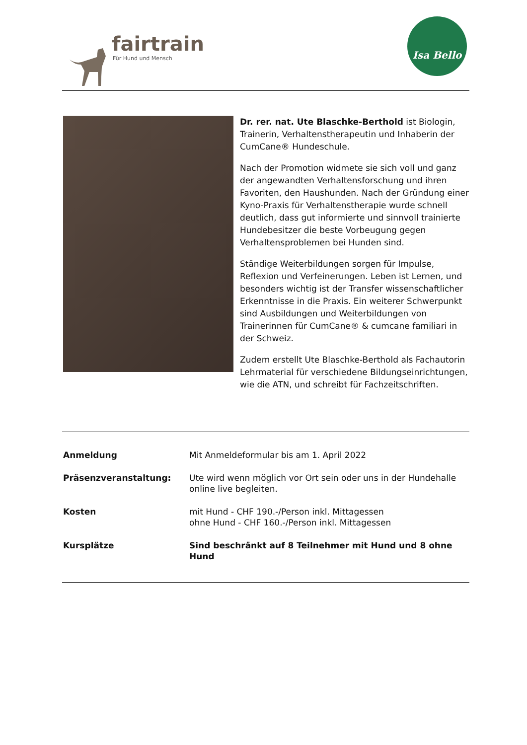fairtrain
Für Hund und Mensch
Isa Bello
Dr. rer. nat. Ute Blaschke-Berthold ist Biologin, Trainerin, Verhaltenstherapeutin und Inhaberin der CumCane® Hundeschule.
Nach der Promotion widmete sie sich voll und ganz der angewandten Verhaltensforschung und ihren Favoriten, den Haushunden. Nach der Gründung einer Kyno-Praxis für Verhaltenstherapie wurde schnell deutlich, dass gut informierte und sinnvoll trainierte Hundebesitzer die beste Vorbeugung gegen Verhaltensproblemen bei Hunden sind.
Ständige Weiterbildungen sorgen für Impulse, Reflexion und Verfeinerungen. Leben ist Lernen, und besonders wichtig ist der Transfer wissenschaftlicher Erkenntnisse in die Praxis. Ein weiterer Schwerpunkt sind Ausbildungen und Weiterbildungen von Trainerinnen für CumCane® & cumcane familiari in der Schweiz.
Zudem erstellt Ute Blaschke-Berthold als Fachautorin Lehrmaterial für verschiedene Bildungseinrichtungen, wie die ATN, und schreibt für Fachzeitschriften.
| Anmeldung | Mit Anmeldeformular bis am 1. April 2022 |
| Präsenzveranstaltung: | Ute wird wenn möglich vor Ort sein oder uns in der Hundehalle online live begleiten. |
| Kosten | mit Hund - CHF 190.-/Person inkl. Mittagessen ohne Hund - CHF 160.-/Person inkl. Mittagessen |
| Kursplätze | Sind beschränkt auf 8 Teilnehmer mit Hund und 8 ohne Hund |